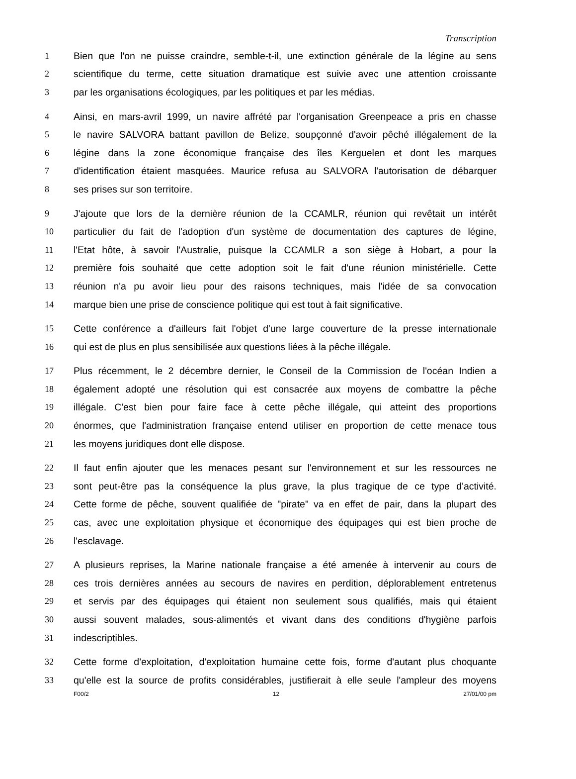Transcription
1 Bien que l'on ne puisse craindre, semble-t-il, une extinction générale de la légine au sens
2 scientifique du terme, cette situation dramatique est suivie avec une attention croissante
3 par les organisations écologiques, par les politiques et par les médias.
4 Ainsi, en mars-avril 1999, un navire affrété par l'organisation Greenpeace a pris en chasse
5 le navire SALVORA battant pavillon de Belize, soupçonné d'avoir pêché illégalement de la
6 légine dans la zone économique française des îles Kerguelen et dont les marques
7 d'identification étaient masquées. Maurice refusa au SALVORA l'autorisation de débarquer
8 ses prises sur son territoire.
9 J'ajoute que lors de la dernière réunion de la CCAMLR, réunion qui revêtait un intérêt
10 particulier du fait de l'adoption d'un système de documentation des captures de légine,
11 l'Etat hôte, à savoir l'Australie, puisque la CCAMLR a son siège à Hobart, a pour la
12 première fois souhaité que cette adoption soit le fait d'une réunion ministérielle. Cette
13 réunion n'a pu avoir lieu pour des raisons techniques, mais l'idée de sa convocation
14 marque bien une prise de conscience politique qui est tout à fait significative.
15 Cette conférence a d'ailleurs fait l'objet d'une large couverture de la presse internationale
16 qui est de plus en plus sensibilisée aux questions liées à la pêche illégale.
17 Plus récemment, le 2 décembre dernier, le Conseil de la Commission de l'océan Indien a
18 également adopté une résolution qui est consacrée aux moyens de combattre la pêche
19 illégale. C'est bien pour faire face à cette pêche illégale, qui atteint des proportions
20 énormes, que l'administration française entend utiliser en proportion de cette menace tous
21 les moyens juridiques dont elle dispose.
22 Il faut enfin ajouter que les menaces pesant sur l'environnement et sur les ressources ne
23 sont peut-être pas la conséquence la plus grave, la plus tragique de ce type d'activité.
24 Cette forme de pêche, souvent qualifiée de "pirate" va en effet de pair, dans la plupart des
25 cas, avec une exploitation physique et économique des équipages qui est bien proche de
26 l'esclavage.
27 A plusieurs reprises, la Marine nationale française a été amenée à intervenir au cours de
28 ces trois dernières années au secours de navires en perdition, déplorablement entretenus
29 et servis par des équipages qui étaient non seulement sous qualifiés, mais qui étaient
30 aussi souvent malades, sous-alimentés et vivant dans des conditions d'hygiène parfois
31 indescriptibles.
32 Cette forme d'exploitation, d'exploitation humaine cette fois, forme d'autant plus choquante
33 qu'elle est la source de profits considérables, justifierait à elle seule l'ampleur des moyens
F00/2 12 27/01/00 pm